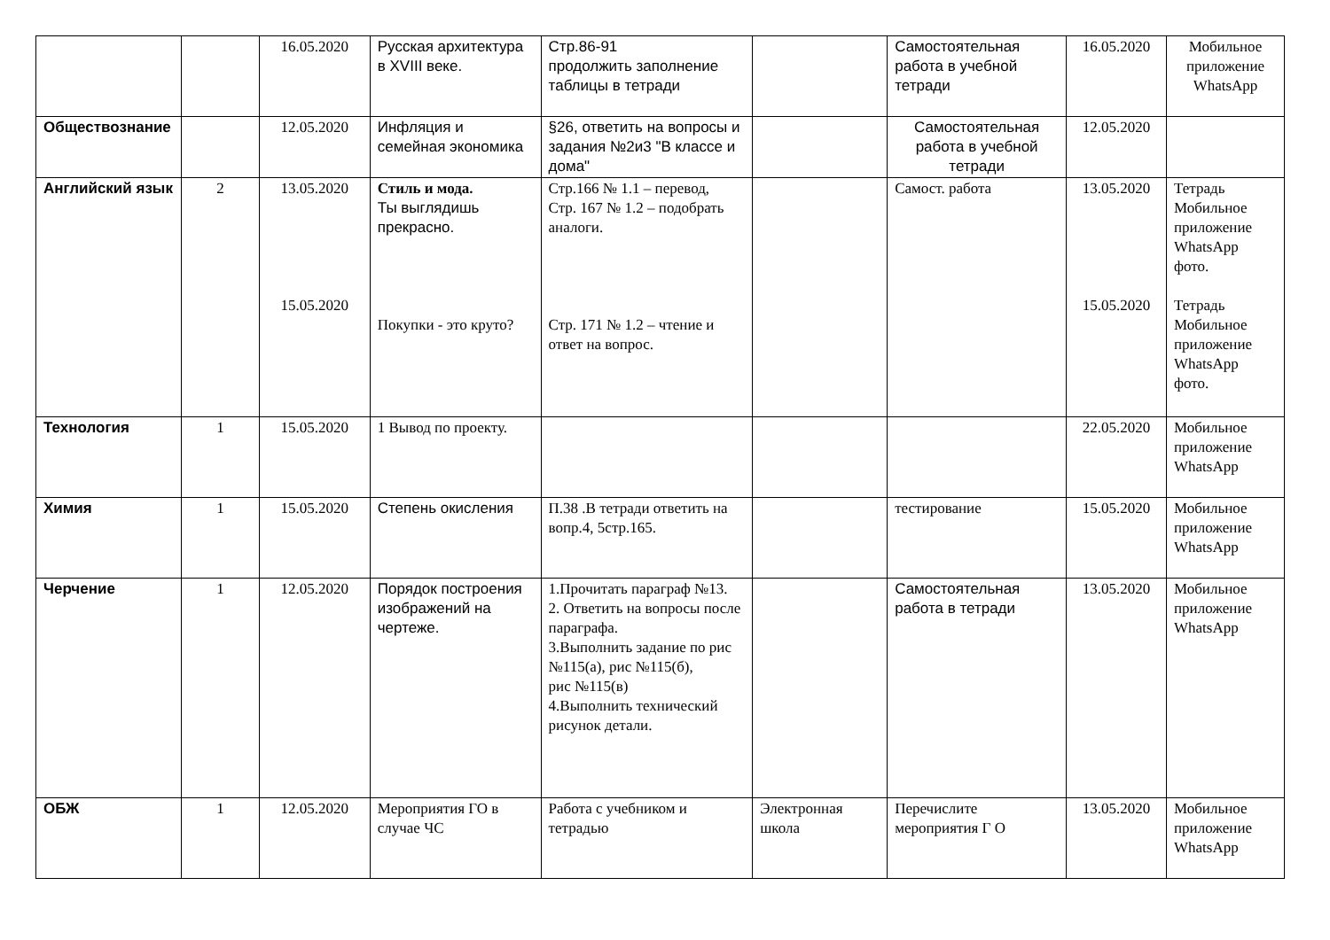| | | 16.05.2020 | Русская архитектура в XVIII веке. | Стр.86-91 продолжить заполнение таблицы в тетради | | Самостоятельная работа в учебной тетради | 16.05.2020 | Мобильное приложение WhatsApp |
| Обществознание | | 12.05.2020 | Инфляция и семейная экономика | §26, ответить на вопросы и задания №2и3 "В классе и дома" | | Самостоятельная работа в учебной тетради | 12.05.2020 | |
| Английский язык | 2 | 13.05.2020 15.05.2020 | Стиль и мода. Ты выглядишь прекрасно. Покупки - это круто? | Стр.166 № 1.1 – перевод, Стр. 167 № 1.2 – подобрать аналоги. Стр. 171 № 1.2 – чтение и ответ на вопрос. | | Самост. работа | 13.05.2020 15.05.2020 | Тетрадь Мобильное приложение WhatsApp фото. Тетрадь Мобильное приложение WhatsApp фото. |
| Технология | 1 | 15.05.2020 | 1 Вывод по проекту. | | | | 22.05.2020 | Мобильное приложение WhatsApp |
| Химия | 1 | 15.05.2020 | Степень окисления | П.38 .В тетради ответить на вопр.4, 5стр.165. | | тестирование | 15.05.2020 | Мобильное приложение WhatsApp |
| Черчение | 1 | 12.05.2020 | Порядок построения изображений на чертеже. | 1.Прочитать параграф №13. 2. Ответить на вопросы после параграфа. 3.Выполнить задание по рис №115(а), рис №115(б), рис №115(в) 4.Выполнить технический рисунок детали. | | Самостоятельная работа в тетради | 13.05.2020 | Мобильное приложение WhatsApp |
| ОБЖ | 1 | 12.05.2020 | Мероприятия ГО в случае ЧС | Работа с учебником и тетрадью | Электронная школа | Перечислите мероприятия Г О | 13.05.2020 | Мобильное приложение WhatsApp |